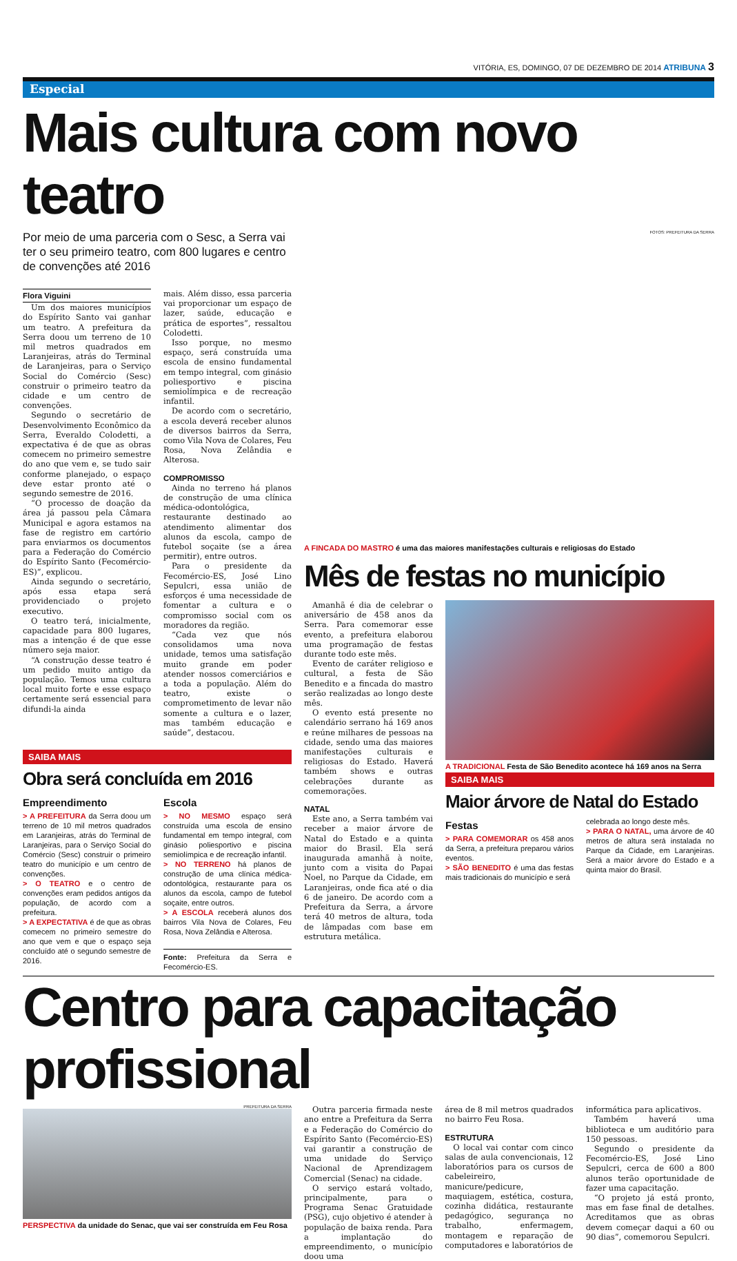VITÓRIA, ES, DOMINGO, 07 DE DEZEMBRO DE 2014 ATRIBUNA 3
Especial
Mais cultura com novo teatro
Por meio de uma parceria com o Sesc, a Serra vai ter o seu primeiro teatro, com 800 lugares e centro de convenções até 2016
Flora Viguini
Um dos maiores municípios do Espírito Santo vai ganhar um teatro. A prefeitura da Serra doou um terreno de 10 mil metros quadrados em Laranjeiras, atrás do Terminal de Laranjeiras, para o Serviço Social do Comércio (Sesc) construir o primeiro teatro da cidade e um centro de convenções.
Segundo o secretário de Desenvolvimento Econômico da Serra, Everaldo Colodetti, a expectativa é de que as obras comecem no primeiro semestre do ano que vem e, se tudo sair conforme planejado, o espaço deve estar pronto até o segundo semestre de 2016.
“O processo de doação da área já passou pela Câmara Municipal e agora estamos na fase de registro em cartório para enviarmos os documentos para a Federação do Comércio do Espírito Santo (Fecomércio-ES)”, explicou.
Ainda segundo o secretário, após essa etapa será providenciado o projeto executivo.
O teatro terá, inicialmente, capacidade para 800 lugares, mas a intenção é de que esse número seja maior.
“A construção desse teatro é um pedido muito antigo da população. Temos uma cultura local muito forte e esse espaço certamente será essencial para difundi-la ainda
mais. Além disso, essa parceria vai proporcionar um espaço de lazer, saúde, educação e prática de esportes”, ressaltou Colodetti.
Isso porque, no mesmo espaço, será construída uma escola de ensino fundamental em tempo integral, com ginásio poliesportivo e piscina semiolímpica e de recreação infantil.
De acordo com o secretário, a escola deverá receber alunos de diversos bairros da Serra, como Vila Nova de Colares, Feu Rosa, Nova Zelândia e Alterosa.
COMPROMISSO
Ainda no terreno há planos de construção de uma clínica médica-odontológica, restaurante destinado ao atendimento alimentar dos alunos da escola, campo de futebol soçaite (se a área permitir), entre outros.
Para o presidente da Fecomércio-ES, José Lino Sepulcri, essa união de esforços é uma necessidade de fomentar a cultura e o compromisso social com os moradores da região.
“Cada vez que nós consolidamos uma nova unidade, temos uma satisfação muito grande em poder atender nossos comerciários e a toda a população. Além do teatro, existe o comprometimento de levar não somente a cultura e o lazer, mas também educação e saúde”, destacou.
SAIBA MAIS
Obra será concluída em 2016
Empreendimento
> A PREFEITURA da Serra doou um terreno de 10 mil metros quadrados em Laranjeiras, atrás do Terminal de Laranjeiras, para o Serviço Social do Comércio (Sesc) construir o primeiro teatro do município e um centro de convenções.
> O TEATRO e o centro de convenções eram pedidos antigos da população, de acordo com a prefeitura.
> A EXPECTATIVA é de que as obras comecem no primeiro semestre do ano que vem e que o espaço seja concluído até o segundo semestre de 2016.
Escola
> NO MESMO espaço será construída uma escola de ensino fundamental em tempo integral, com ginásio poliesportivo e piscina semiolímpica e de recreação infantil.
> NO TERRENO há planos de construção de uma clínica médica-odontológica, restaurante para os alunos da escola, campo de futebol soçaite, entre outros.
> A ESCOLA receberá alunos dos bairros Vila Nova de Colares, Feu Rosa, Nova Zelândia e Alterosa.
Fonte: Prefeitura da Serra e Fecomércio-ES.
FOTOS: PREFEITURA DA SERRA
A FINCADA DO MASTRO é uma das maiores manifestações culturais e religiosas do Estado
Mês de festas no município
Amanhã é dia de celebrar o aniversário de 458 anos da Serra. Para comemorar esse evento, a prefeitura elaborou uma programação de festas durante todo este mês.
Evento de caráter religioso e cultural, a festa de São Benedito e a fincada do mastro serão realizadas ao longo deste mês.
O evento está presente no calendário serrano há 169 anos e reúne milhares de pessoas na cidade, sendo uma das maiores manifestações culturais e religiosas do Estado. Haverá também shows e outras celebrações durante as comemorações.
NATAL
Este ano, a Serra também vai receber a maior árvore de Natal do Estado e a quinta maior do Brasil. Ela será inaugurada amanhã à noite, junto com a visita do Papai Noel, no Parque da Cidade, em Laranjeiras, onde fica até o dia 6 de janeiro. De acordo com a Prefeitura da Serra, a árvore terá 40 metros de altura, toda de lâmpadas com base em estrutura metálica.
A TRADICIONAL Festa de São Benedito acontece há 169 anos na Serra
SAIBA MAIS
Maior árvore de Natal do Estado
Festas
> PARA COMEMORAR os 458 anos da Serra, a prefeitura preparou vários eventos.
> SÃO BENEDITO é uma das festas mais tradicionais do município e será
celebrada ao longo deste mês.
> PARA O NATAL, uma árvore de 40 metros de altura será instalada no Parque da Cidade, em Laranjeiras. Será a maior árvore do Estado e a quinta maior do Brasil.
Centro para capacitação profissional
PREFEITURA DA SERRA
PERSPECTIVA da unidade do Senac, que vai ser construída em Feu Rosa
Outra parceria firmada neste ano entre a Prefeitura da Serra e a Federação do Comércio do Espírito Santo (Fecomércio-ES) vai garantir a construção de uma unidade do Serviço Nacional de Aprendizagem Comercial (Senac) na cidade.
O serviço estará voltado, principalmente, para o Programa Senac Gratuidade (PSG), cujo objetivo é atender à população de baixa renda. Para a implantação do empreendimento, o município doou uma
área de 8 mil metros quadrados no bairro Feu Rosa.
ESTRUTURA
O local vai contar com cinco salas de aula convencionais, 12 laboratórios para os cursos de cabeleireiro, manicure/pedicure, maquiagem, estética, costura, cozinha didática, restaurante pedagógico, segurança no trabalho, enfermagem, montagem e reparação de computadores e laboratórios de
informática para aplicativos.
Também haverá uma biblioteca e um auditório para 150 pessoas.
Segundo o presidente da Fecomércio-ES, José Lino Sepulcri, cerca de 600 a 800 alunos terão oportunidade de fazer uma capacitação.
“O projeto já está pronto, mas em fase final de detalhes. Acreditamos que as obras devem começar daqui a 60 ou 90 dias”, comemorou Sepulcri.